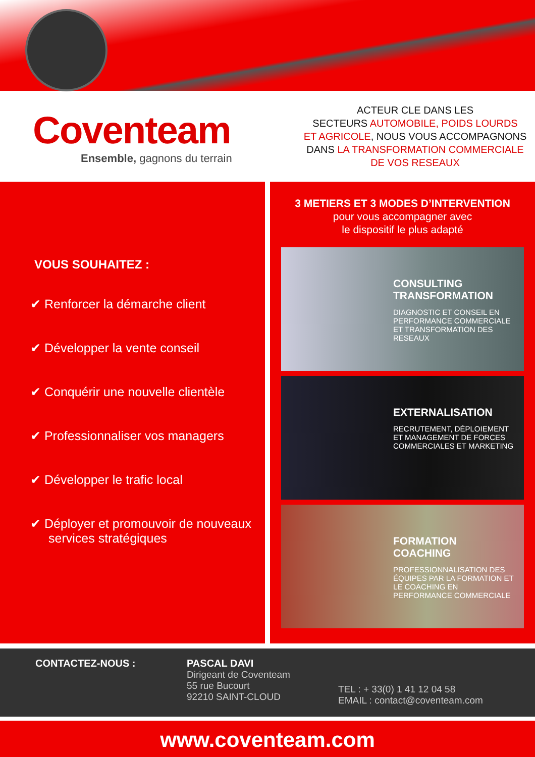Coventeam
Ensemble, gagnons du terrain
ACTEUR CLE DANS LES
SECTEURS AUTOMOBILE, POIDS LOURDS
ET AGRICOLE, NOUS VOUS ACCOMPAGNONS
DANS LA TRANSFORMATION COMMERCIALE
DE VOS RESEAUX
VOUS SOUHAITEZ :
✔ Renforcer la démarche client
✔ Développer la vente conseil
✔ Conquérir une nouvelle clientèle
✔ Professionnaliser vos managers
✔ Développer le trafic local
✔ Déployer et promouvoir de nouveaux services stratégiques
3 METIERS ET 3 MODES D’INTERVENTION
pour vous accompagner avec
le dispositif le plus adapté
CONSULTING
TRANSFORMATION
DIAGNOSTIC ET CONSEIL EN PERFORMANCE COMMERCIALE ET TRANSFORMATION DES RESEAUX
EXTERNALISATION
RECRUTEMENT, DÉPLOIEMENT ET MANAGEMENT DE FORCES COMMERCIALES ET MARKETING
FORMATION
COACHING
PROFESSIONNALISATION DES ÉQUIPES PAR LA FORMATION ET LE COACHING EN PERFORMANCE COMMERCIALE
CONTACTEZ-NOUS : PASCAL DAVI
Dirigeant de Coventeam
55 rue Bucourt
92210 SAINT-CLOUD
TEL : + 33(0) 1 41 12 04 58
EMAIL : contact@coventeam.com
www.coventeam.com